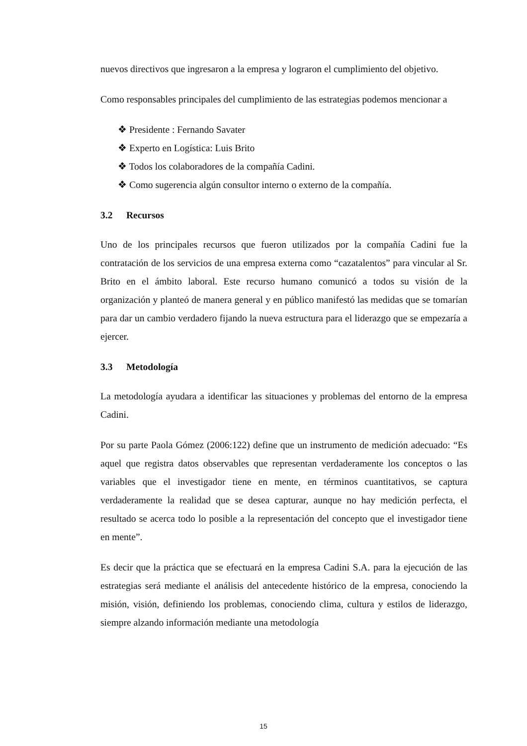nuevos directivos que ingresaron a la empresa y lograron el cumplimiento del objetivo.
Como responsables principales del cumplimiento de las estrategias podemos mencionar a
❖ Presidente : Fernando Savater
❖ Experto en Logística: Luis Brito
❖ Todos los colaboradores de la compañía Cadini.
❖ Como sugerencia algún consultor interno o externo de la compañía.
3.2 Recursos
Uno de los principales recursos que fueron utilizados por la compañía Cadini fue la contratación de los servicios de una empresa externa como “cazatalentos” para vincular al Sr. Brito en el ámbito laboral. Este recurso humano comunicó a todos su visión de la organización y planteó de manera general y en público manifestó las medidas que se tomarían para dar un cambio verdadero fijando la nueva estructura para el liderazgo que se empezaría a ejercer.
3.3 Metodología
La metodología ayudara a identificar las situaciones y problemas del entorno de la empresa Cadini.
Por su parte Paola Gómez (2006:122) define que un instrumento de medición adecuado: “Es aquel que registra datos observables que representan verdaderamente los conceptos o las variables que el investigador tiene en mente, en términos cuantitativos, se captura verdaderamente la realidad que se desea capturar, aunque no hay medición perfecta, el resultado se acerca todo lo posible a la representación del concepto que el investigador tiene en mente”.
Es decir que la práctica que se efectuará en la empresa Cadini S.A. para la ejecución de las estrategias será mediante el análisis del antecedente histórico de la empresa, conociendo la misión, visión, definiendo los problemas, conociendo clima, cultura y estilos de liderazgo, siempre alzando información mediante una metodología
15